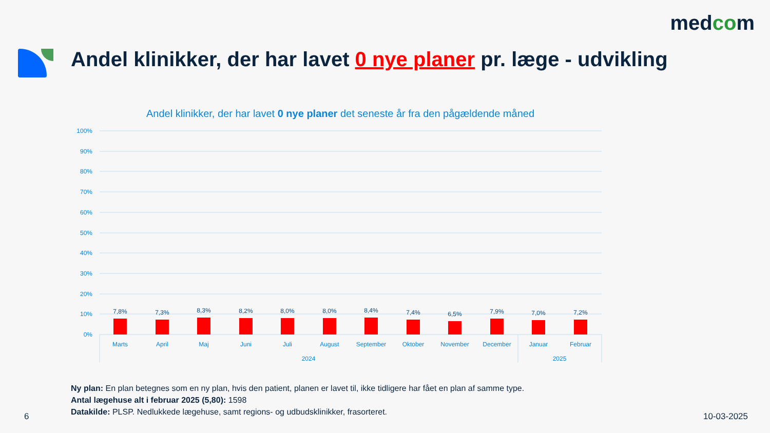medcom
Andel klinikker, der har lavet 0 nye planer pr. læge - udvikling
Andel klinikker, der har lavet 0 nye planer det seneste år fra den pågældende måned
100%
90%
80%
70%
60%
50%
40%
30%
20%
10%
0%
7,8%
7,3%
8,3%
8,2%
8,0%
8,0%
8,4%
7,4%
6,5%
7,9%
7,0%
7,2%
Marts
April
Maj
Juni
Juli
August
September
Oktober
November
December
Januar
Februar
2024
2025
Ny plan: En plan betegnes som en ny plan, hvis den patient, planen er lavet til, ikke tidligere har fået en plan af samme type.
Antal lægehuse alt i februar 2025 (5,80): 1598
Datakilde: PLSP. Nedlukkede lægehuse, samt regions- og udbudsklinikker, frasorteret.
6 10-03-2025